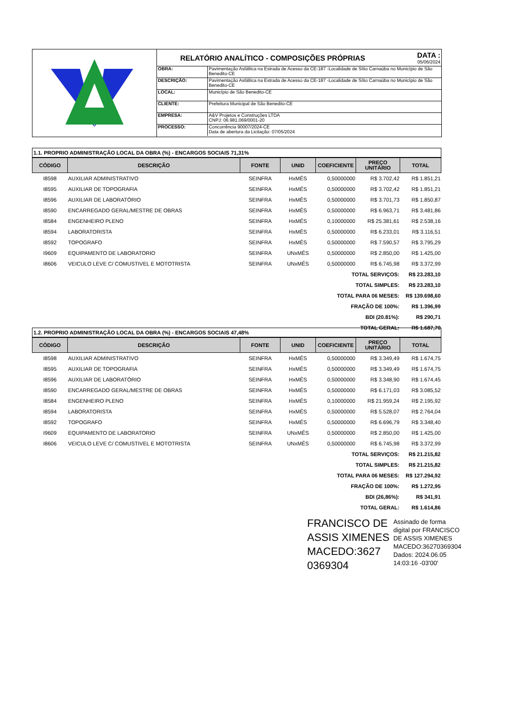RELATÓRIO ANALÍTICO - COMPOSIÇÕES PRÓPRIAS DATA :
05/06/2024
| OBRA: | Pavimentação Asfáltica na Estrada de Acesso da CE-187 -Localidade de Sítio Carnaúba no Município de São Benedito-CE |
| DESCRIÇÃO: | Pavimentação Asfáltica na Estrada de Acesso da CE-187 -Localidade de Sítio Carnaúba no Município de São Benedito-CE |
| LOCAL: | Município de São Benedito-CE |
| CLIENTE: | Prefeitura Municipal de São Benedito-CE |
| EMPRESA: | A&V Projetos e Construções LTDA CNPJ: 06.981.069/0001-20 |
| PROCESSO: | Concorrência 90007/2024-CE Data de abertura da Licitação: 07/05/2024 |
1.1. PROPRIO ADMINISTRAÇÃO LOCAL DA OBRA (%) - ENCARGOS SOCIAIS 71,31%
| CÓDIGO | DESCRIÇÃO | FONTE | UNID | COEFICIENTE | PREÇO UNITÁRIO | TOTAL |
| --- | --- | --- | --- | --- | --- | --- |
| I8598 | AUXILIAR ADMINISTRATIVO | SEINFRA | HxMÊS | 0,50000000 | R$ 3.702,42 | R$ 1.851,21 |
| I8595 | AUXILIAR DE TOPOGRAFIA | SEINFRA | HxMÊS | 0,50000000 | R$ 3.702,42 | R$ 1.851,21 |
| I8596 | AUXILIAR DE LABORATÓRIO | SEINFRA | HxMÊS | 0,50000000 | R$ 3.701,73 | R$ 1.850,87 |
| I8590 | ENCARREGADO GERAL/MESTRE DE OBRAS | SEINFRA | HxMÊS | 0,50000000 | R$ 6.963,71 | R$ 3.481,86 |
| I8584 | ENGENHEIRO PLENO | SEINFRA | HxMÊS | 0,10000000 | R$ 25.381,61 | R$ 2.538,16 |
| I8594 | LABORATORISTA | SEINFRA | HxMÊS | 0,50000000 | R$ 6.233,01 | R$ 3.116,51 |
| I8592 | TOPOGRAFO | SEINFRA | HxMÊS | 0,50000000 | R$ 7.590,57 | R$ 3.795,29 |
| I9609 | EQUIPAMENTO DE LABORATORIO | SEINFRA | UNxMÊS | 0,50000000 | R$ 2.850,00 | R$ 1.425,00 |
| I8606 | VEICULO LEVE C/ COMUSTIVEL E MOTOTRISTA | SEINFRA | UNxMÊS | 0,50000000 | R$ 6.745,98 | R$ 3.372,99 |
| TOTAL SERVIÇOS: | | | | | | R$ 23.283,10 |
| TOTAL SIMPLES: | | | | | | R$ 23.283,10 |
| TOTAL PARA 06 MESES: | | | | | | R$ 139.698,60 |
| FRAÇÃO DE 100%: | | | | | | R$ 1.396,99 |
| BDI (20.81%): | | | | | | R$ 290,71 |
| TOTAL GERAL: | | | | | | R$ 1.687,70 |
1.2. PROPRIO ADMINISTRAÇÃO LOCAL DA OBRA (%) - ENCARGOS SOCIAIS 47,48%
| CÓDIGO | DESCRIÇÃO | FONTE | UNID | COEFICIENTE | PREÇO UNITÁRIO | TOTAL |
| --- | --- | --- | --- | --- | --- | --- |
| I8598 | AUXILIAR ADMINISTRATIVO | SEINFRA | HxMÊS | 0,50000000 | R$ 3.349,49 | R$ 1.674,75 |
| I8595 | AUXILIAR DE TOPOGRAFIA | SEINFRA | HxMÊS | 0,50000000 | R$ 3.349,49 | R$ 1.674,75 |
| I8596 | AUXILIAR DE LABORATÓRIO | SEINFRA | HxMÊS | 0,50000000 | R$ 3.348,90 | R$ 1.674,45 |
| I8590 | ENCARREGADO GERAL/MESTRE DE OBRAS | SEINFRA | HxMÊS | 0,50000000 | R$ 6.171,03 | R$ 3.085,52 |
| I8584 | ENGENHEIRO PLENO | SEINFRA | HxMÊS | 0,10000000 | R$ 21.959,24 | R$ 2.195,92 |
| I8594 | LABORATORISTA | SEINFRA | HxMÊS | 0,50000000 | R$ 5.528,07 | R$ 2.764,04 |
| I8592 | TOPOGRAFO | SEINFRA | HxMÊS | 0,50000000 | R$ 6.696,79 | R$ 3.348,40 |
| I9609 | EQUIPAMENTO DE LABORATORIO | SEINFRA | UNxMÊS | 0,50000000 | R$ 2.850,00 | R$ 1.425,00 |
| I8606 | VEICULO LEVE C/ COMUSTIVEL E MOTOTRISTA | SEINFRA | UNxMÊS | 0,50000000 | R$ 6.745,98 | R$ 3.372,99 |
| TOTAL SERVIÇOS: | | | | | | R$ 21.215,82 |
| TOTAL SIMPLES: | | | | | | R$ 21.215,82 |
| TOTAL PARA 06 MESES: | | | | | | R$ 127.294,92 |
| FRAÇÃO DE 100%: | | | | | | R$ 1.272,95 |
| BDI (26,86%): | | | | | | R$ 341,91 |
| TOTAL GERAL: | | | | | | R$ 1.614,86 |
FRANCISCO DE
ASSIS XIMENES
MACEDO:3627
0369304
Assinado de forma
digital por FRANCISCO
DE ASSIS XIMENES
MACEDO:36270369304
Dados: 2024.06.05
14:03:16 -03'00'